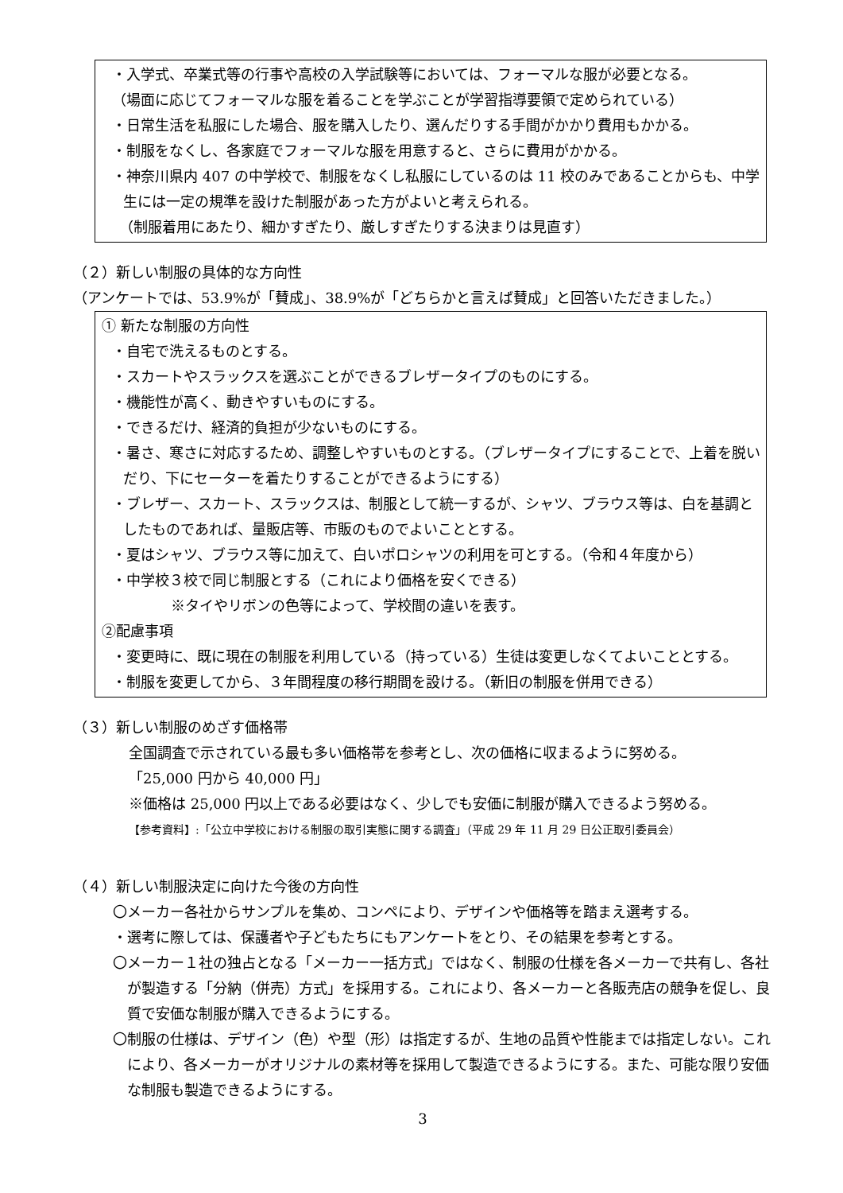・入学式、卒業式等の行事や高校の入学試験等においては、フォーマルな服が必要となる。
（場面に応じてフォーマルな服を着ることを学ぶことが学習指導要領で定められている）
・日常生活を私服にした場合、服を購入したり、選んだりする手間がかかり費用もかかる。
・制服をなくし、各家庭でフォーマルな服を用意すると、さらに費用がかかる。
・神奈川県内 407 の中学校で、制服をなくし私服にしているのは 11 校のみであることからも、中学生には一定の規準を設けた制服があった方がよいと考えられる。
　（制服着用にあたり、細かすぎたり、厳しすぎたりする決まりは見直す）
（２）新しい制服の具体的な方向性
（アンケートでは、53.9%が「賛成」、38.9%が「どちらかと言えば賛成」と回答いただきました。）
① 新たな制服の方向性
・自宅で洗えるものとする。
・スカートやスラックスを選ぶことができるブレザータイプのものにする。
・機能性が高く、動きやすいものにする。
・できるだけ、経済的負担が少ないものにする。
・暑さ、寒さに対応するため、調整しやすいものとする。（ブレザータイプにすることで、上着を脱いだり、下にセーターを着たりすることができるようにする）
・ブレザー、スカート、スラックスは、制服として統一するが、シャツ、ブラウス等は、白を基調としたものであれば、量販店等、市販のものでよいこととする。
・夏はシャツ、ブラウス等に加えて、白いポロシャツの利用を可とする。（令和４年度から）
・中学校３校で同じ制服とする（これにより価格を安くできる）
※タイやリボンの色等によって、学校間の違いを表す。
②配慮事項
・変更時に、既に現在の制服を利用している（持っている）生徒は変更しなくてよいこととする。
・制服を変更してから、３年間程度の移行期間を設ける。（新旧の制服を併用できる）
（３）新しい制服のめざす価格帯
全国調査で示されている最も多い価格帯を参考とし、次の価格に収まるように努める。
「25,000 円から 40,000 円」
※価格は 25,000 円以上である必要はなく、少しでも安価に制服が購入できるよう努める。
【参考資料】:「公立中学校における制服の取引実態に関する調査」（平成 29 年 11 月 29 日公正取引委員会）
（４）新しい制服決定に向けた今後の方向性
〇メーカー各社からサンプルを集め、コンペにより、デザインや価格等を踏まえ選考する。
・選考に際しては、保護者や子どもたちにもアンケートをとり、その結果を参考とする。
〇メーカー１社の独占となる「メーカー一括方式」ではなく、制服の仕様を各メーカーで共有し、各社が製造する「分納（併売）方式」を採用する。これにより、各メーカーと各販売店の競争を促し、良質で安価な制服が購入できるようにする。
〇制服の仕様は、デザイン（色）や型（形）は指定するが、生地の品質や性能までは指定しない。これにより、各メーカーがオリジナルの素材等を採用して製造できるようにする。また、可能な限り安価な制服も製造できるようにする。
3